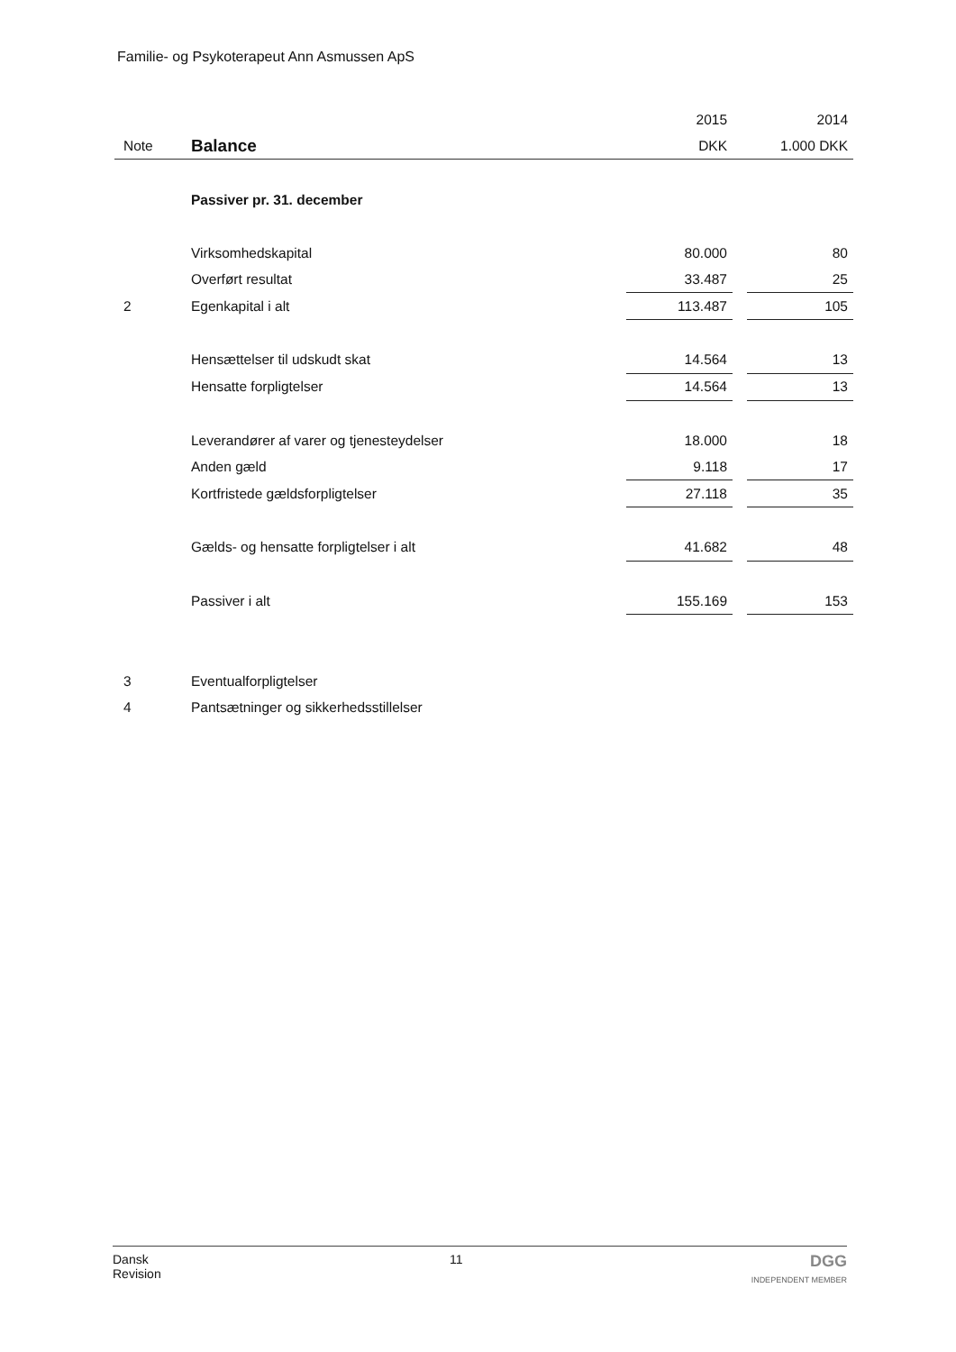Familie- og Psykoterapeut Ann Asmussen ApS
| | | 2015 | | 2014 |
| --- | --- | --- | --- | --- |
| Note | Balance | DKK | | 1.000 DKK |
| | Passiver pr. 31. december | | | |
| | Virksomhedskapital | 80.000 | | 80 |
| | Overført resultat | 33.487 | | 25 |
| 2 | Egenkapital i alt | 113.487 | | 105 |
| | Hensættelser til udskudt skat | 14.564 | | 13 |
| | Hensatte forpligtelser | 14.564 | | 13 |
| | Leverandører af varer og tjenesteydelser | 18.000 | | 18 |
| | Anden gæld | 9.118 | | 17 |
| | Kortfristede gældsforpligtelser | 27.118 | | 35 |
| | Gælds- og hensatte forpligtelser i alt | 41.682 | | 48 |
| | Passiver i alt | 155.169 | | 153 |
| 3 | Eventualforpligtelser | | | |
| 4 | Pantsætninger og sikkerhedsstillelser | | | |
Dansk
Revision
11
DGG
INDEPENDENT MEMBER